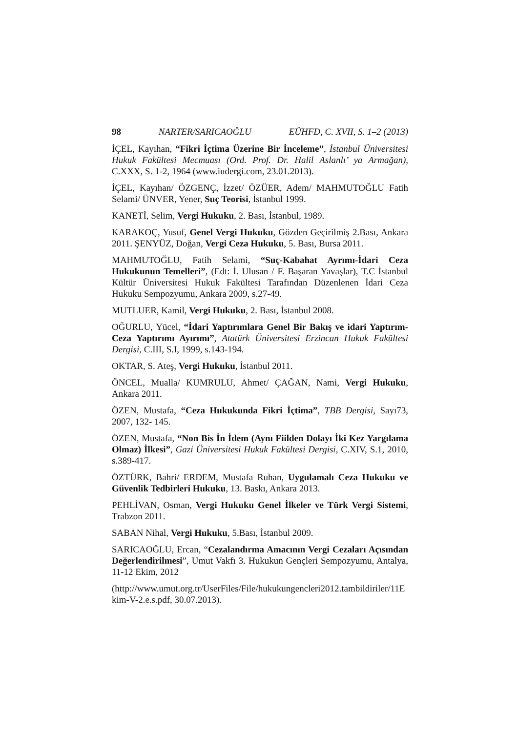98 NARTER/SARICAOĞLU EÜHFD, C. XVII, S. 1–2 (2013)
İÇEL, Kayıhan, “Fikri İçtima Üzerine Bir İnceleme”, İstanbul Üniversitesi Hukuk Fakültesi Mecmuası (Ord. Prof. Dr. Halil Aslanlı’ ya Armağan), C.XXX, S. 1-2, 1964 (www.iudergi.com, 23.01.2013).
İÇEL, Kayıhan/ ÖZGENÇ, İzzet/ ÖZÜER, Adem/ MAHMUTOĞLU Fatih Selami/ ÜNVER, Yener, Suç Teorisi, İstanbul 1999.
KANETİ, Selim, Vergi Hukuku, 2. Bası, İstanbul, 1989.
KARAKOÇ, Yusuf, Genel Vergi Hukuku, Gözden Geçirilmiş 2.Bası, Ankara 2011. ŞENYÜZ, Doğan, Vergi Ceza Hukuku, 5. Bası, Bursa 2011.
MAHMUTOĞLU, Fatih Selami, “Suç-Kabahat Ayrımı-İdari Ceza Hukukunun Temelleri”, (Edt: İ. Ulusan / F. Başaran Yavaşlar), T.C İstanbul Kültür Üniversitesi Hukuk Fakültesi Tarafından Düzenlenen İdari Ceza Hukuku Sempozyumu, Ankara 2009, s.27-49.
MUTLUER, Kamil, Vergi Hukuku, 2. Bası, İstanbul 2008.
OĞURLU, Yücel, “İdari Yaptırımlara Genel Bir Bakış ve idari Yaptırım-Ceza Yaptırımı Ayırımı”, Atatürk Üniversitesi Erzincan Hukuk Fakültesi Dergisi, C.III, S.I, 1999, s.143-194.
OKTAR, S. Ateş, Vergi Hukuku, İstanbul 2011.
ÖNCEL, Mualla/ KUMRULU, Ahmet/ ÇAĞAN, Nami, Vergi Hukuku, Ankara 2011.
ÖZEN, Mustafa, “Ceza Hukukunda Fikri İçtima”, TBB Dergisi, Sayı73, 2007, 132- 145.
ÖZEN, Mustafa, “Non Bis İn İdem (Aynı Fiilden Dolayı İki Kez Yargılama Olmaz) İlkesi”, Gazi Üniversitesi Hukuk Fakültesi Dergisi, C.XIV, S.1, 2010, s.389-417.
ÖZTÜRK, Bahri/ ERDEM, Mustafa Ruhan, Uygulamalı Ceza Hukuku ve Güvenlik Tedbirleri Hukuku, 13. Baskı, Ankara 2013.
PEHLİVAN, Osman, Vergi Hukuku Genel İlkeler ve Türk Vergi Sistemi, Trabzon 2011.
SABAN Nihal, Vergi Hukuku, 5.Bası, İstanbul 2009.
SARICAOĞLU, Ercan, “Cezalandırma Amacının Vergi Cezaları Açısından Değerlendirilmesi”, Umut Vakfı 3. Hukukun Gençleri Sempozyumu, Antalya, 11-12 Ekim, 2012
(http://www.umut.org.tr/UserFiles/File/hukukungencleri2012.tambildiriler/11Ekim-V-2.e.s.pdf, 30.07.2013).